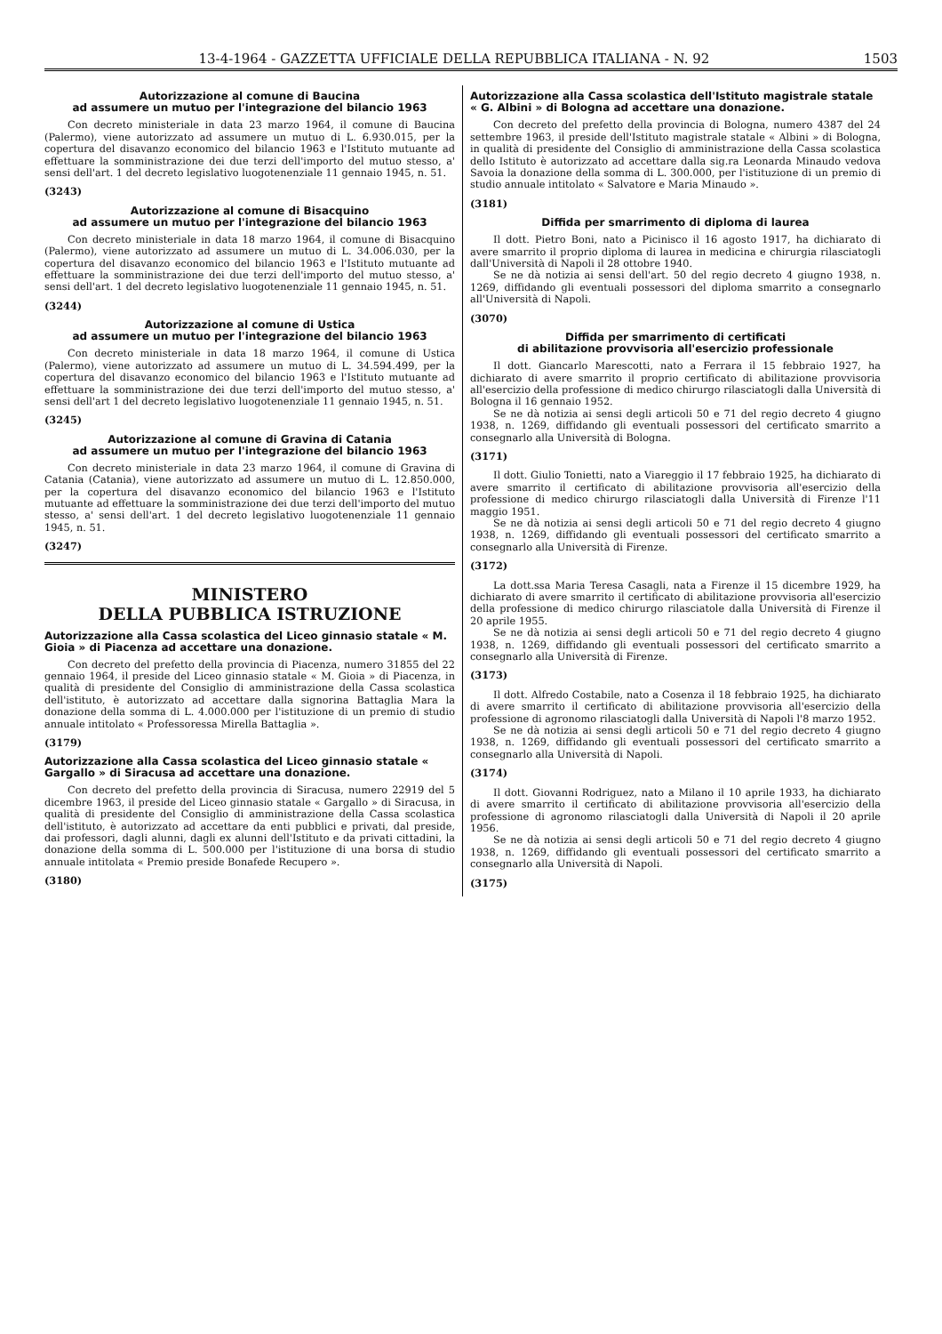13-4-1964 - GAZZETTA UFFICIALE DELLA REPUBBLICA ITALIANA - N. 92 1503
Autorizzazione al comune di Baucina
ad assumere un mutuo per l'integrazione del bilancio 1963
Con decreto ministeriale in data 23 marzo 1964, il comune di Baucina (Palermo), viene autorizzato ad assumere un mutuo di L. 6.930.015, per la copertura del disavanzo economico del bilancio 1963 e l'Istituto mutuante ad effettuare la somministrazione dei due terzi dell'importo del mutuo stesso, a' sensi dell'art. 1 del decreto legislativo luogotenenziale 11 gennaio 1945, n. 51.
(3243)
Autorizzazione al comune di Bisacquino
ad assumere un mutuo per l'integrazione del bilancio 1963
Con decreto ministeriale in data 18 marzo 1964, il comune di Bisacquino (Palermo), viene autorizzato ad assumere un mutuo di L. 34.006.030, per la copertura del disavanzo economico del bilancio 1963 e l'Istituto mutuante ad effettuare la somministrazione dei due terzi dell'importo del mutuo stesso, a' sensi dell'art. 1 del decreto legislativo luogotenenziale 11 gennaio 1945, n. 51.
(3244)
Autorizzazione al comune di Ustica
ad assumere un mutuo per l'integrazione del bilancio 1963
Con decreto ministeriale in data 18 marzo 1964, il comune di Ustica (Palermo), viene autorizzato ad assumere un mutuo di L. 34.594.499, per la copertura del disavanzo economico del bilancio 1963 e l'Istituto mutuante ad effettuare la somministrazione dei due terzi dell'importo del mutuo stesso, a' sensi dell'art 1 del decreto legislativo luogotenenziale 11 gennaio 1945, n. 51.
(3245)
Autorizzazione al comune di Gravina di Catania
ad assumere un mutuo per l'integrazione del bilancio 1963
Con decreto ministeriale in data 23 marzo 1964, il comune di Gravina di Catania (Catania), viene autorizzato ad assumere un mutuo di L. 12.850.000, per la copertura del disavanzo economico del bilancio 1963 e l'Istituto mutuante ad effettuare la somministrazione dei due terzi dell'importo del mutuo stesso, a' sensi dell'art. 1 del decreto legislativo luogotenenziale 11 gennaio 1945, n. 51.
(3247)
MINISTERO
DELLA PUBBLICA ISTRUZIONE
Autorizzazione alla Cassa scolastica del Liceo ginnasio statale « M. Gioia » di Piacenza ad accettare una donazione.
Con decreto del prefetto della provincia di Piacenza, numero 31855 del 22 gennaio 1964, il preside del Liceo ginnasio statale « M. Gioia » di Piacenza, in qualità di presidente del Consiglio di amministrazione della Cassa scolastica dell'istituto, è autorizzato ad accettare dalla signorina Battaglia Mara la donazione della somma di L. 4.000.000 per l'istituzione di un premio di studio annuale intitolato « Professoressa Mirella Battaglia ».
(3179)
Autorizzazione alla Cassa scolastica del Liceo ginnasio statale « Gargallo » di Siracusa ad accettare una donazione.
Con decreto del prefetto della provincia di Siracusa, numero 22919 del 5 dicembre 1963, il preside del Liceo ginnasio statale « Gargallo » di Siracusa, in qualità di presidente del Consiglio di amministrazione della Cassa scolastica dell'istituto, è autorizzato ad accettare da enti pubblici e privati, dal preside, dai professori, dagli alunni, dagli ex alunni dell'Istituto e da privati cittadini, la donazione della somma di L. 500.000 per l'istituzione di una borsa di studio annuale intitolata « Premio preside Bonafede Recupero ».
(3180)
Autorizzazione alla Cassa scolastica dell'Istituto magistrale statale « G. Albini » di Bologna ad accettare una donazione.
Con decreto del prefetto della provincia di Bologna, numero 4387 del 24 settembre 1963, il preside dell'Istituto magistrale statale « Albini » di Bologna, in qualità di presidente del Consiglio di amministrazione della Cassa scolastica dello Istituto è autorizzato ad accettare dalla sig.ra Leonarda Minaudo vedova Savoia la donazione della somma di L. 300.000, per l'istituzione di un premio di studio annuale intitolato « Salvatore e Maria Minaudo ».
(3181)
Diffida per smarrimento di diploma di laurea
Il dott. Pietro Boni, nato a Picinisco il 16 agosto 1917, ha dichiarato di avere smarrito il proprio diploma di laurea in medicina e chirurgia rilasciatogli dall'Università di Napoli il 28 ottobre 1940.
Se ne dà notizia ai sensi dell'art. 50 del regio decreto 4 giugno 1938, n. 1269, diffidando gli eventuali possessori del diploma smarrito a consegnarlo all'Università di Napoli.
(3070)
Diffida per smarrimento di certificati
di abilitazione provvisoria all'esercizio professionale
Il dott. Giancarlo Marescotti, nato a Ferrara il 15 febbraio 1927, ha dichiarato di avere smarrito il proprio certificato di abilitazione provvisoria all'esercizio della professione di medico chirurgo rilasciatogli dalla Università di Bologna il 16 gennaio 1952.
Se ne dà notizia ai sensi degli articoli 50 e 71 del regio decreto 4 giugno 1938, n. 1269, diffidando gli eventuali possessori del certificato smarrito a consegnarlo alla Università di Bologna.
(3171)
Il dott. Giulio Tonietti, nato a Viareggio il 17 febbraio 1925, ha dichiarato di avere smarrito il certificato di abilitazione provvisoria all'esercizio della professione di medico chirurgo rilasciatogli dalla Università di Firenze l'11 maggio 1951.
Se ne dà notizia ai sensi degli articoli 50 e 71 del regio decreto 4 giugno 1938, n. 1269, diffidando gli eventuali possessori del certificato smarrito a consegnarlo alla Università di Firenze.
(3172)
La dott.ssa Maria Teresa Casagli, nata a Firenze il 15 dicembre 1929, ha dichiarato di avere smarrito il certificato di abilitazione provvisoria all'esercizio della professione di medico chirurgo rilasciatole dalla Università di Firenze il 20 aprile 1955.
Se ne dà notizia ai sensi degli articoli 50 e 71 del regio decreto 4 giugno 1938, n. 1269, diffidando gli eventuali possessori del certificato smarrito a consegnarlo alla Università di Firenze.
(3173)
Il dott. Alfredo Costabile, nato a Cosenza il 18 febbraio 1925, ha dichiarato di avere smarrito il certificato di abilitazione provvisoria all'esercizio della professione di agronomo rilasciatogli dalla Università di Napoli l'8 marzo 1952.
Se ne dà notizia ai sensi degli articoli 50 e 71 del regio decreto 4 giugno 1938, n. 1269, diffidando gli eventuali possessori del certificato smarrito a consegnarlo alla Università di Napoli.
(3174)
Il dott. Giovanni Rodriguez, nato a Milano il 10 aprile 1933, ha dichiarato di avere smarrito il certificato di abilitazione provvisoria all'esercizio della professione di agronomo rilasciatogli dalla Università di Napoli il 20 aprile 1956.
Se ne dà notizia ai sensi degli articoli 50 e 71 del regio decreto 4 giugno 1938, n. 1269, diffidando gli eventuali possessori del certificato smarrito a consegnarlo alla Università di Napoli.
(3175)